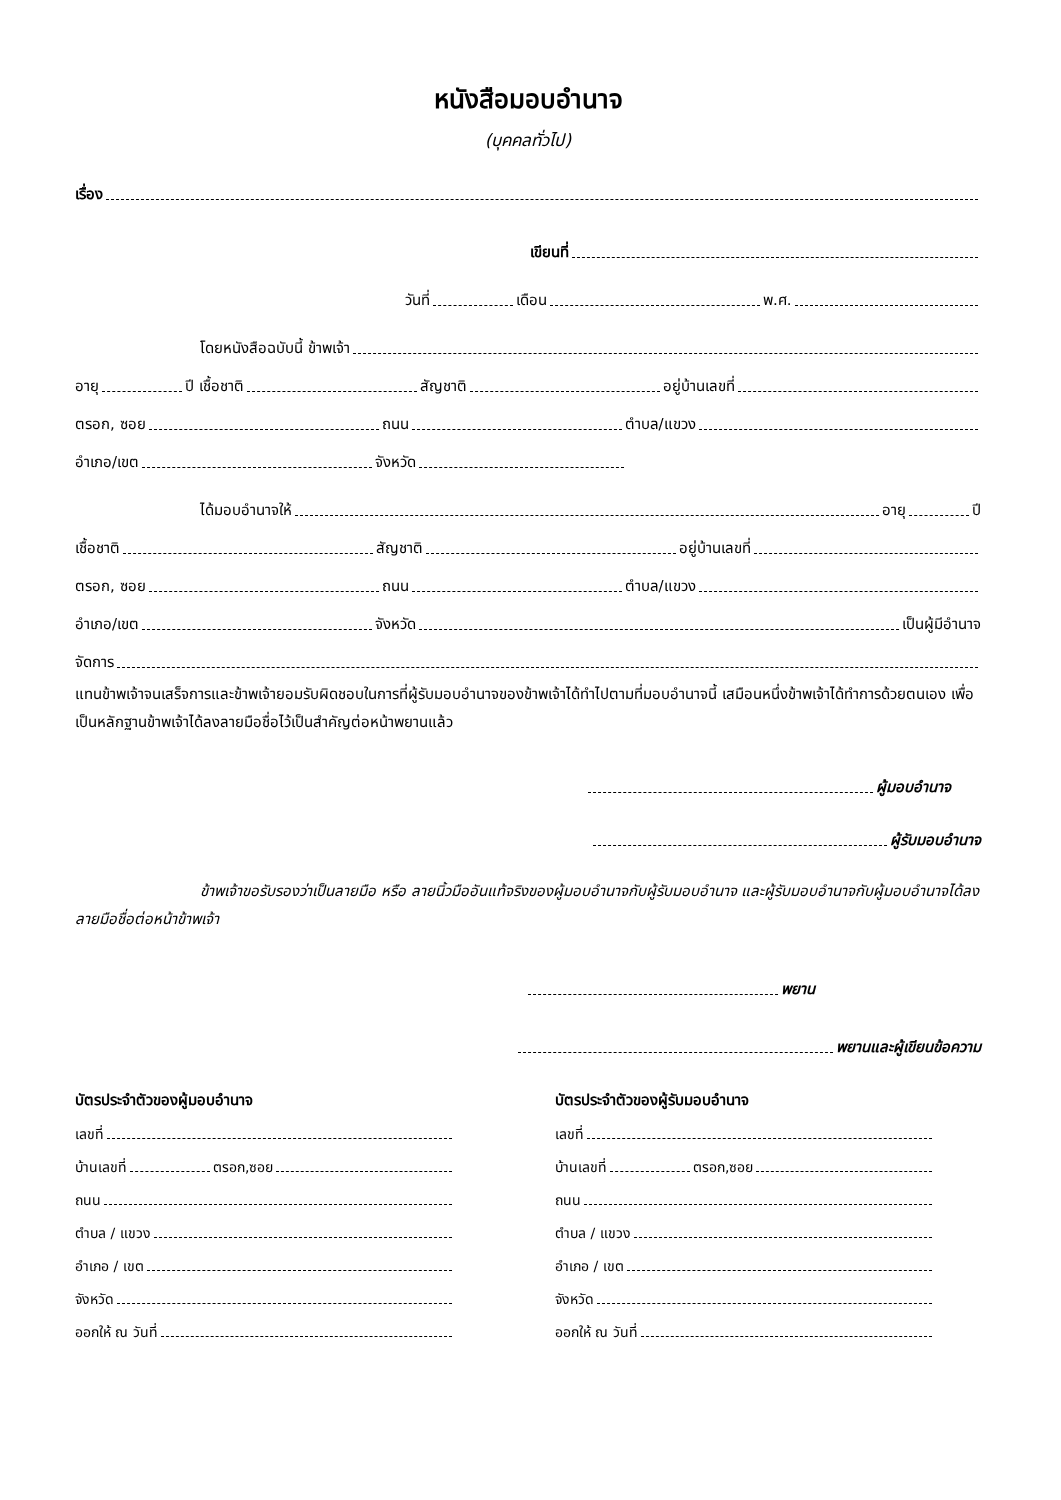หนังสือมอบอำนาจ
(บุคคลทั่วไป)
เรื่อง
เขียนที่
วันที่ เดือน พ.ศ.
โดยหนังสือฉบับนี้ ข้าพเจ้า
อายุ ปี เชื้อชาติ สัญชาติ อยู่บ้านเลขที่
ตรอก, ซอย ถนน ตำบล/แขวง
อำเภอ/เขต จังหวัด
ได้มอบอำนาจให้ อายุ ปี
เชื้อชาติ สัญชาติ อยู่บ้านเลขที่
ตรอก, ซอย ถนน ตำบล/แขวง
อำเภอ/เขต จังหวัด เป็นผู้มีอำนาจ
จัดการ
แทนข้าพเจ้าจนเสร็จการและข้าพเจ้ายอมรับผิดชอบในการที่ผู้รับมอบอำนาจของข้าพเจ้าได้ทำไปตามที่มอบอำนาจนี้ เสมือนหนึ่งข้าพเจ้าได้ทำการด้วยตนเอง เพื่อเป็นหลักฐานข้าพเจ้าได้ลงลายมือชื่อไว้เป็นสำคัญต่อหน้าพยานแล้ว
ผู้มอบอำนาจ
ผู้รับมอบอำนาจ
ข้าพเจ้าขอรับรองว่าเป็นลายมือ หรือ ลายนิ้วมืออันแท้จริงของผู้มอบอำนาจกับผู้รับมอบอำนาจ และผู้รับมอบอำนาจกับผู้มอบอำนาจได้ลงลายมือชื่อต่อหน้าข้าพเจ้า
พยาน
พยานและผู้เขียนข้อความ
บัตรประจำตัวของผู้มอบอำนาจ
เลขที่
บ้านเลขที่ ตรอก,ซอย
ถนน
ตำบล / แขวง
อำเภอ / เขต
จังหวัด
ออกให้ ณ วันที่
บัตรประจำตัวของผู้รับมอบอำนาจ
เลขที่
บ้านเลขที่ ตรอก,ซอย
ถนน
ตำบล / แขวง
อำเภอ / เขต
จังหวัด
ออกให้ ณ วันที่